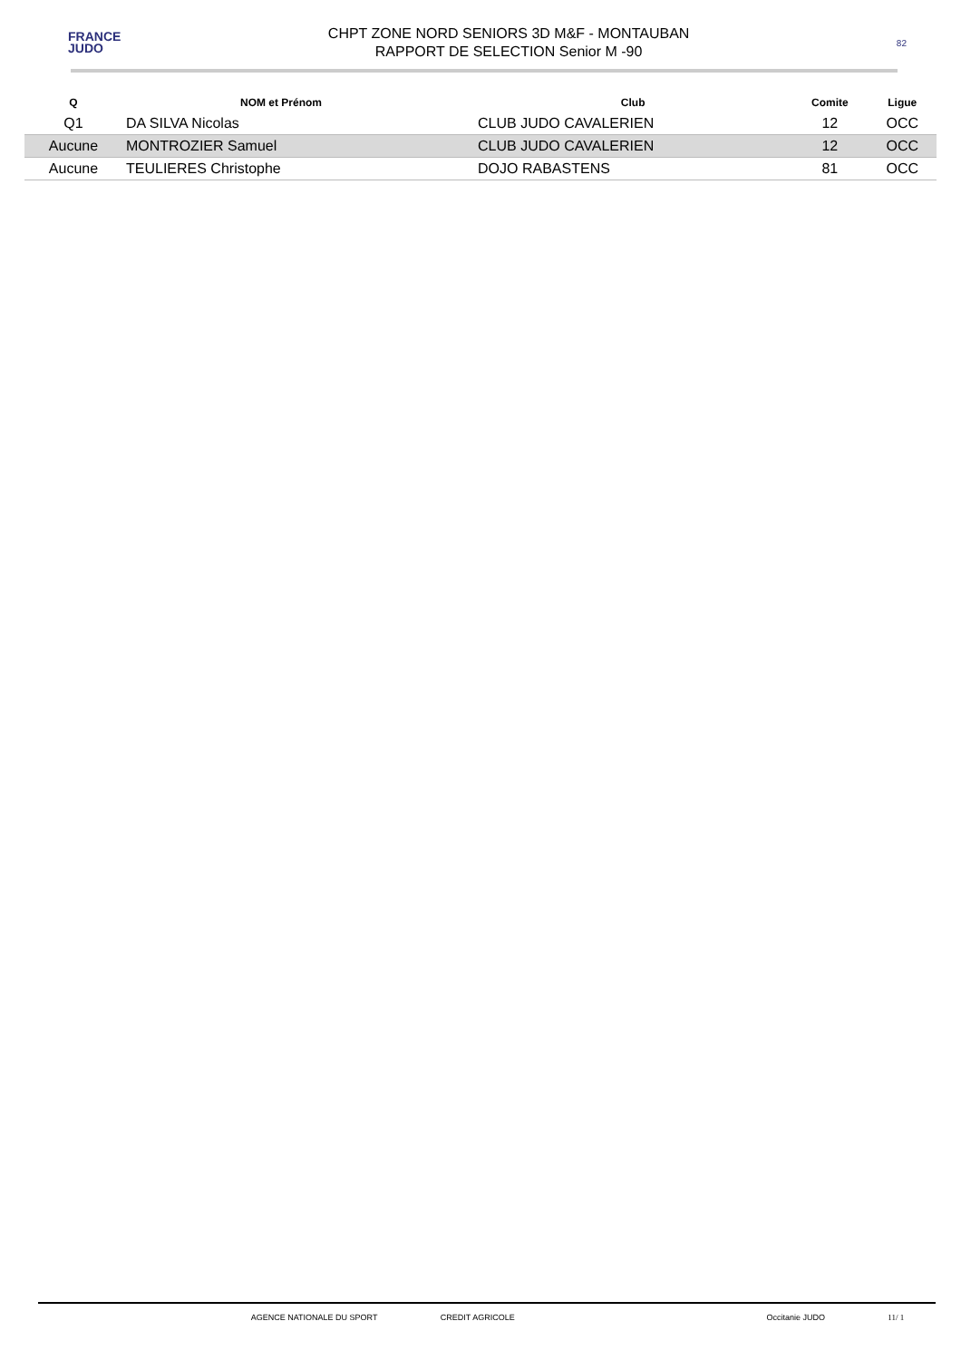FRANCE
JUDO
CHPT ZONE NORD SENIORS 3D M&F - MONTAUBAN
RAPPORT DE SELECTION Senior M -90
82
| Q | NOM et Prénom | Club | Comite | Ligue |
| --- | --- | --- | --- | --- |
| Q1 | DA SILVA Nicolas | CLUB JUDO CAVALERIEN | 12 | OCC |
| Aucune | MONTROZIER Samuel | CLUB JUDO CAVALERIEN | 12 | OCC |
| Aucune | TEULIERES Christophe | DOJO RABASTENS | 81 | OCC |
AGENCE NATIONALE DU SPORT CREDIT AGRICOLE Occitanie JUDO 11/ 1